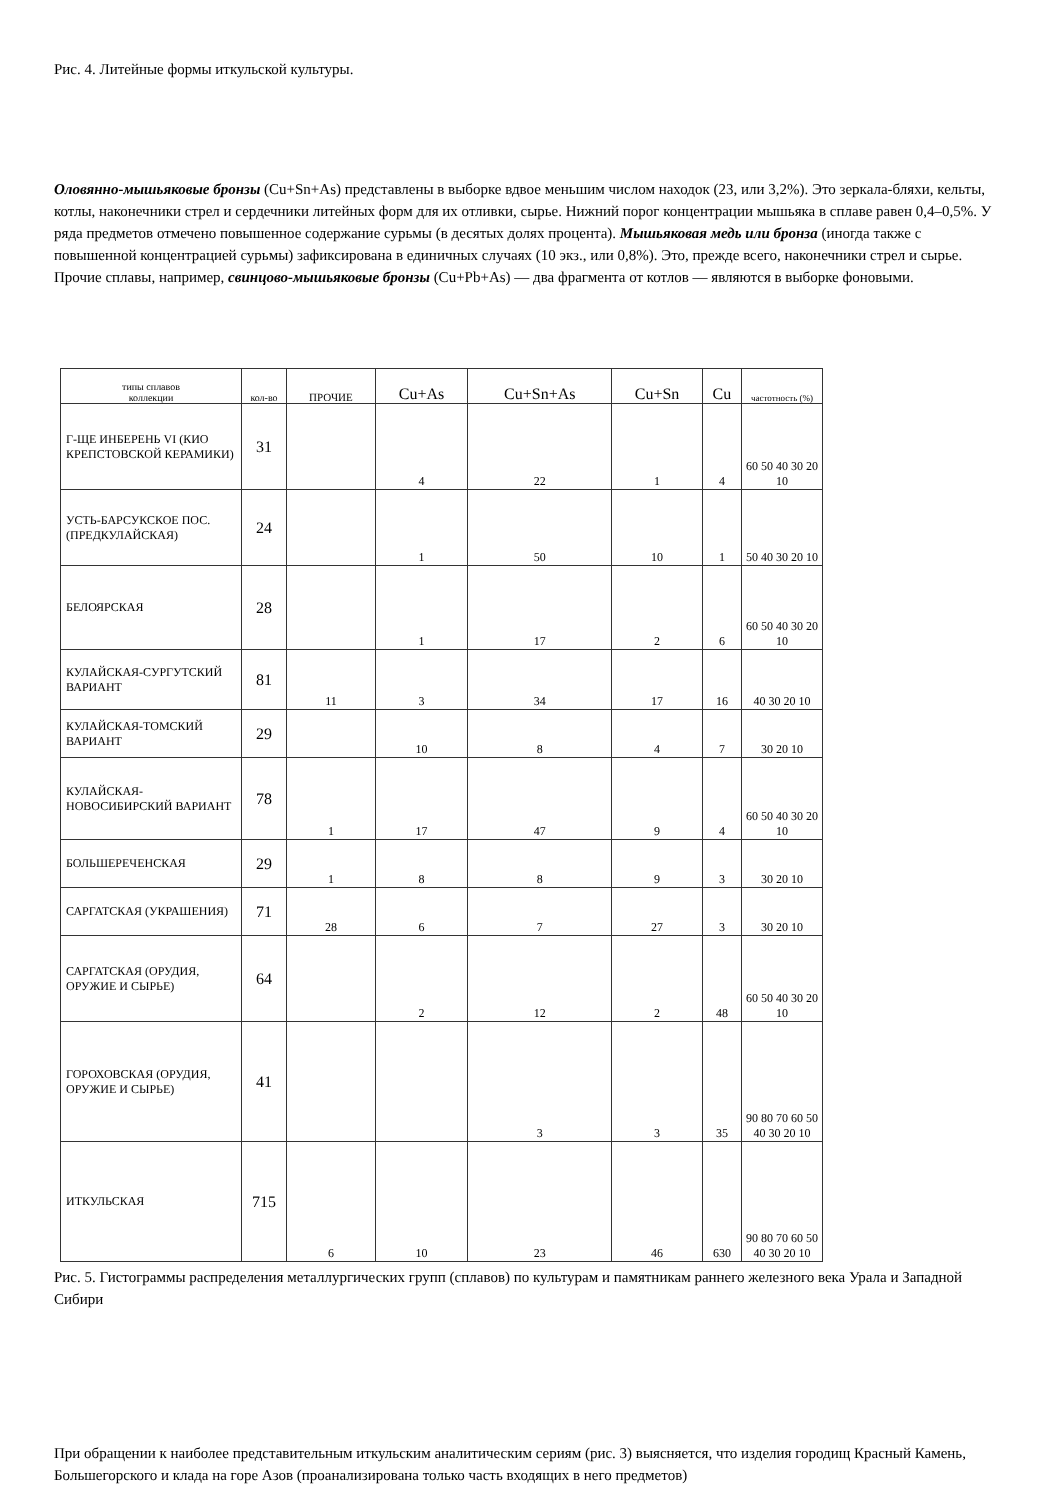Рис. 4. Литейные формы иткульской культуры.
Оловянно-мышьяковые бронзы (Cu+Sn+As) представлены в выборке вдвое меньшим числом находок (23, или 3,2%). Это зеркала-бляхи, кельты, котлы, наконечники стрел и сердечники литейных форм для их отливки, сырье. Нижний порог концентрации мышьяка в сплаве равен 0,4–0,5%. У ряда предметов отмечено повышенное содержание сурьмы (в десятых долях процента). Мышьяковая медь или бронза (иногда также с повышенной концентрацией сурьмы) зафиксирована в единичных случаях (10 экз., или 0,8%). Это, прежде всего, наконечники стрел и сырье. Прочие сплавы, например, свинцово-мышьяковые бронзы (Cu+Pb+As) — два фрагмента от котлов — являются в выборке фоновыми.
| типы сплавов коллекции | кол-во | ПРОЧИЕ | Cu+As | Cu+Sn+As | Cu+Sn | Cu | частотность (%) |
| --- | --- | --- | --- | --- | --- | --- | --- |
| Г-ЩЕ ИНБЕРЕНЬ VI (КИО КРЕПСТОВСКОЙ КЕРАМИКИ) | 31 | | 4 | 22 | 1 | 4 | 60 50 40 30 20 10 |
| УСТЬ-БАРСУКСКОЕ ПОС. (ПРЕДКУЛАЙСКАЯ) | 24 | | 1 | 50 | 10 | 1 | 50 40 30 20 10 |
| БЕЛОЯРСКАЯ | 28 | | 1 | 17 | 2 | 6 | 60 50 40 30 20 10 |
| КУЛАЙСКАЯ-СУРГУТСКИЙ ВАРИАНТ | 81 | 11 | 3 | 34 | 17 | 16 | 40 30 20 10 |
| КУЛАЙСКАЯ-ТОМСКИЙ ВАРИАНТ | 29 | | 10 | 8 | 4 | 7 | 30 20 10 |
| КУЛАЙСКАЯ-НОВОСИБИРСКИЙ ВАРИАНТ | 78 | 1 | 17 | 47 | 9 | 4 | 60 50 40 30 20 10 |
| БОЛЬШЕРЕЧЕНСКАЯ | 29 | 1 | 8 | 8 | 9 | 3 | 30 20 10 |
| САРГАТСКАЯ (УКРАШЕНИЯ) | 71 | 28 | 6 | 7 | 27 | 3 | 30 20 10 |
| САРГАТСКАЯ (ОРУДИЯ, ОРУЖИЕ И СЫРЬЕ) | 64 | | 2 | 12 | 2 | 48 | 60 50 40 30 20 10 |
| ГОРОХОВСКАЯ (ОРУДИЯ, ОРУЖИЕ И СЫРЬЕ) | 41 | | | 3 | 3 | 35 | 90 80 70 60 50 40 30 20 10 |
| ИТКУЛЬСКАЯ | 715 | 6 | 10 | 23 | 46 | 630 | 90 80 70 60 50 40 30 20 10 |
Рис. 5. Гистограммы распределения металлургических групп (сплавов) по культурам и памятникам раннего железного века Урала и Западной Сибири
При обращении к наиболее представительным иткульским аналитическим сериям (рис. 3) выясняется, что изделия городищ Красный Камень, Большегорского и клада на горе Азов (проанализирована только часть входящих в него предметов)